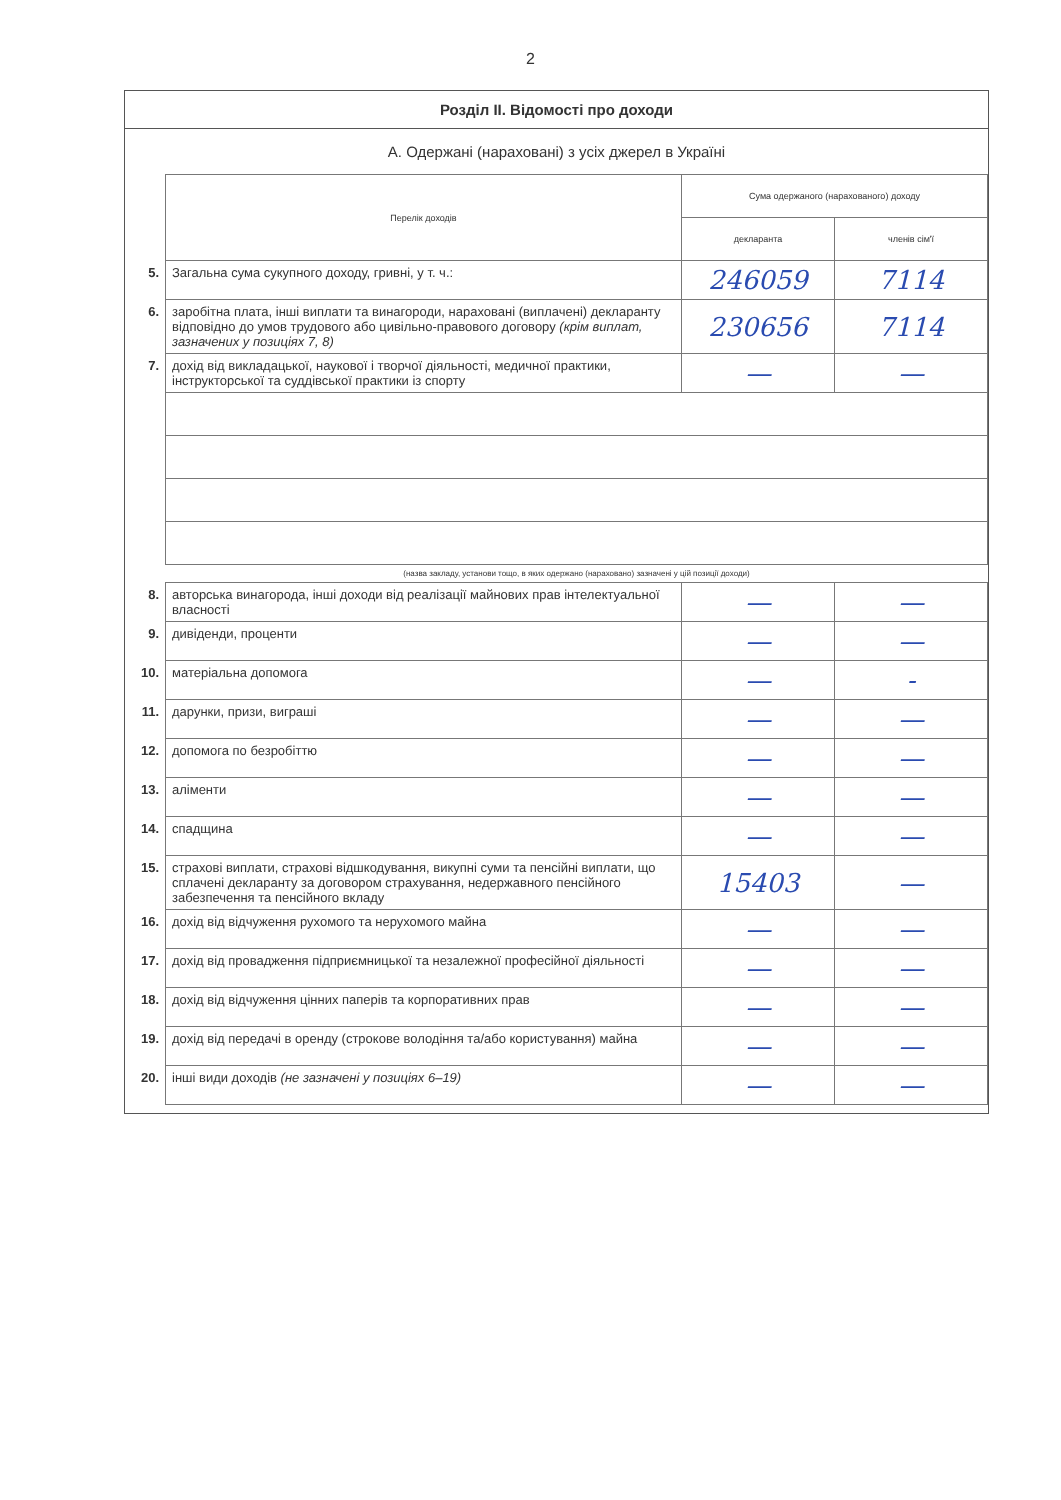2
Розділ ІІ. Відомості про доходи
А. Одержані (нараховані) з усіх джерел в Україні
| | Перелік доходів | Сума одержаного (нарахованого) доходу | |
| | | декларанта | членів сім'ї |
| 5. | Загальна сума сукупного доходу, гривні, у т. ч.: | 246059 | 7114 |
| 6. | заробітна плата, інші виплати та винагороди, нараховані (виплачені) декларанту відповідно до умов трудового або цивільно-правового договору (крім виплат, зазначених у позиціях 7, 8) | 230656 | 7114 |
| 7. | дохід від викладацької, наукової і творчої діяльності, медичної практики, інструкторської та суддівської практики із спорту | — | — |
| | (назва закладу, установи тощо, в яких одержано (нараховано) зазначені у цій позиції доходи) | | |
| 8. | авторська винагорода, інші доходи від реалізації майнових прав інтелектуальної власності | — | — |
| 9. | дивіденди, проценти | — | — |
| 10. | матеріальна допомога | — | - |
| 11. | дарунки, призи, виграші | — | — |
| 12. | допомога по безробіттю | — | — |
| 13. | аліменти | — | — |
| 14. | спадщина | — | — |
| 15. | страхові виплати, страхові відшкодування, викупні суми та пенсійні виплати, що сплачені декларанту за договором страхування, недержавного пенсійного забезпечення та пенсійного вкладу | 15403 | — |
| 16. | дохід від відчуження рухомого та нерухомого майна | — | — |
| 17. | дохід від провадження підприємницької та незалежної професійної діяльності | — | — |
| 18. | дохід від відчуження цінних паперів та корпоративних прав | — | — |
| 19. | дохід від передачі в оренду (строкове володіння та/або користування) майна | — | — |
| 20. | інші види доходів (не зазначені у позиціях 6–19) | — | — |